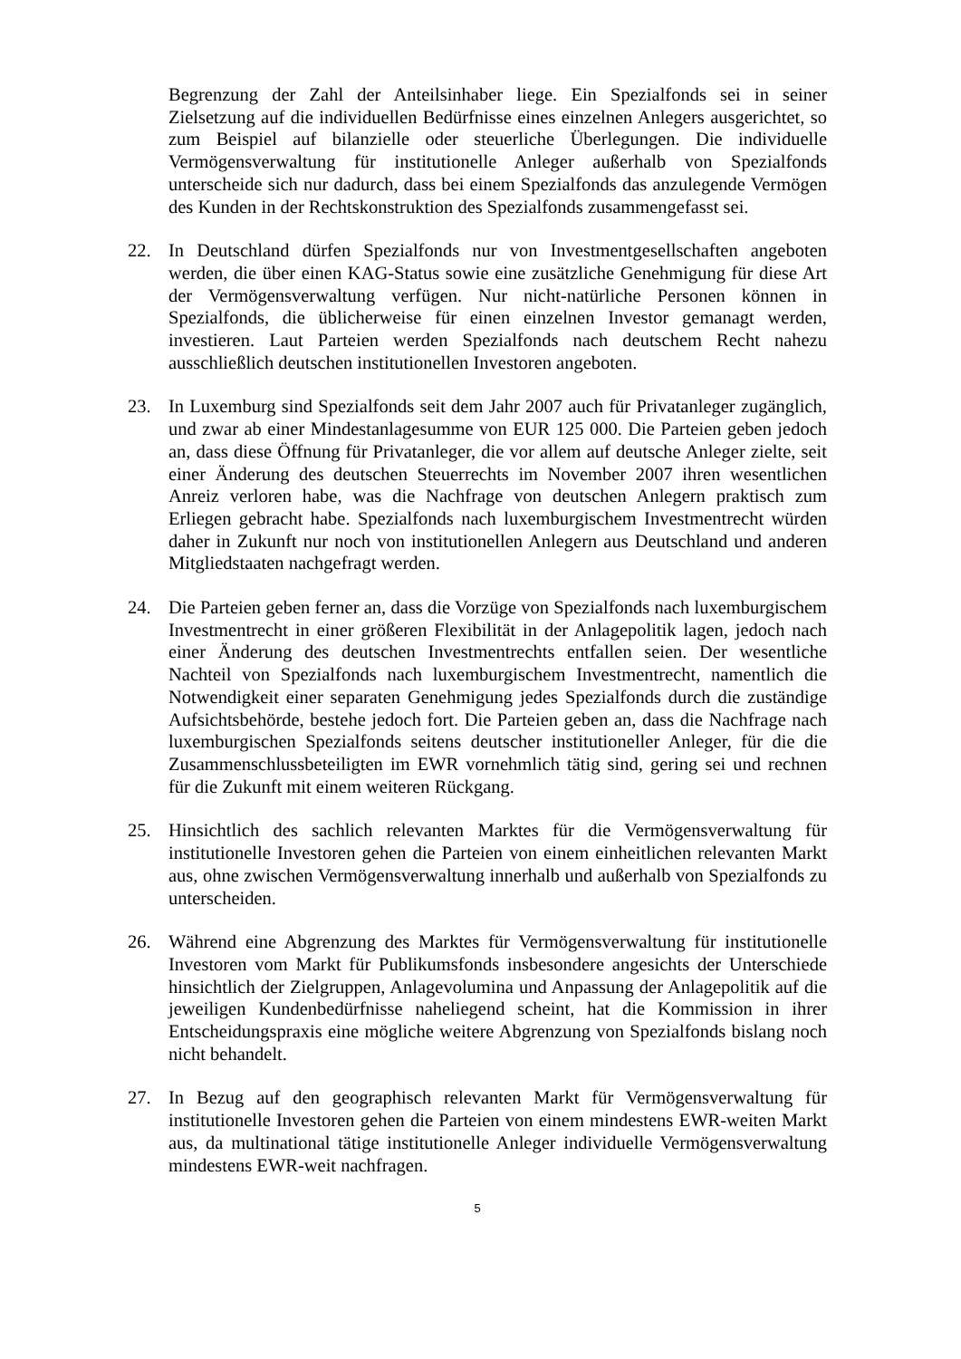Begrenzung der Zahl der Anteilsinhaber liege. Ein Spezialfonds sei in seiner Zielsetzung auf die individuellen Bedürfnisse eines einzelnen Anlegers ausgerichtet, so zum Beispiel auf bilanzielle oder steuerliche Überlegungen. Die individuelle Vermögensverwaltung für institutionelle Anleger außerhalb von Spezialfonds unterscheide sich nur dadurch, dass bei einem Spezialfonds das anzulegende Vermögen des Kunden in der Rechtskonstruktion des Spezialfonds zusammengefasst sei.
22. In Deutschland dürfen Spezialfonds nur von Investmentgesellschaften angeboten werden, die über einen KAG-Status sowie eine zusätzliche Genehmigung für diese Art der Vermögensverwaltung verfügen. Nur nicht-natürliche Personen können in Spezialfonds, die üblicherweise für einen einzelnen Investor gemanagt werden, investieren. Laut Parteien werden Spezialfonds nach deutschem Recht nahezu ausschließlich deutschen institutionellen Investoren angeboten.
23. In Luxemburg sind Spezialfonds seit dem Jahr 2007 auch für Privatanleger zugänglich, und zwar ab einer Mindestanlagesumme von EUR 125 000. Die Parteien geben jedoch an, dass diese Öffnung für Privatanleger, die vor allem auf deutsche Anleger zielte, seit einer Änderung des deutschen Steuerrechts im November 2007 ihren wesentlichen Anreiz verloren habe, was die Nachfrage von deutschen Anlegern praktisch zum Erliegen gebracht habe. Spezialfonds nach luxemburgischem Investmentrecht würden daher in Zukunft nur noch von institutionellen Anlegern aus Deutschland und anderen Mitgliedstaaten nachgefragt werden.
24. Die Parteien geben ferner an, dass die Vorzüge von Spezialfonds nach luxemburgischem Investmentrecht in einer größeren Flexibilität in der Anlagepolitik lagen, jedoch nach einer Änderung des deutschen Investmentrechts entfallen seien. Der wesentliche Nachteil von Spezialfonds nach luxemburgischem Investmentrecht, namentlich die Notwendigkeit einer separaten Genehmigung jedes Spezialfonds durch die zuständige Aufsichtsbehörde, bestehe jedoch fort. Die Parteien geben an, dass die Nachfrage nach luxemburgischen Spezialfonds seitens deutscher institutioneller Anleger, für die die Zusammenschlussbeteiligten im EWR vornehmlich tätig sind, gering sei und rechnen für die Zukunft mit einem weiteren Rückgang.
25. Hinsichtlich des sachlich relevanten Marktes für die Vermögensverwaltung für institutionelle Investoren gehen die Parteien von einem einheitlichen relevanten Markt aus, ohne zwischen Vermögensverwaltung innerhalb und außerhalb von Spezialfonds zu unterscheiden.
26. Während eine Abgrenzung des Marktes für Vermögensverwaltung für institutionelle Investoren vom Markt für Publikumsfonds insbesondere angesichts der Unterschiede hinsichtlich der Zielgruppen, Anlagevolumina und Anpassung der Anlagepolitik auf die jeweiligen Kundenbedürfnisse naheliegend scheint, hat die Kommission in ihrer Entscheidungspraxis eine mögliche weitere Abgrenzung von Spezialfonds bislang noch nicht behandelt.
27. In Bezug auf den geographisch relevanten Markt für Vermögensverwaltung für institutionelle Investoren gehen die Parteien von einem mindestens EWR-weiten Markt aus, da multinational tätige institutionelle Anleger individuelle Vermögensverwaltung mindestens EWR-weit nachfragen.
5